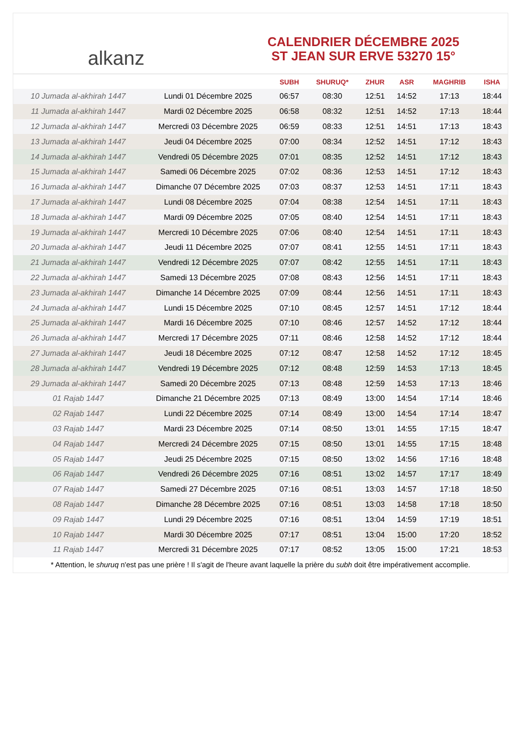alkanz
CALENDRIER DÉCEMBRE 2025
ST JEAN SUR ERVE 53270 15°
| | | SUBH | SHURUQ* | ZHUR | ASR | MAGHRIB | ISHA |
| --- | --- | --- | --- | --- | --- | --- | --- |
| 10 Jumada al-akhirah 1447 | Lundi 01 Décembre 2025 | 06:57 | 08:30 | 12:51 | 14:52 | 17:13 | 18:44 |
| 11 Jumada al-akhirah 1447 | Mardi 02 Décembre 2025 | 06:58 | 08:32 | 12:51 | 14:52 | 17:13 | 18:44 |
| 12 Jumada al-akhirah 1447 | Mercredi 03 Décembre 2025 | 06:59 | 08:33 | 12:51 | 14:51 | 17:13 | 18:43 |
| 13 Jumada al-akhirah 1447 | Jeudi 04 Décembre 2025 | 07:00 | 08:34 | 12:52 | 14:51 | 17:12 | 18:43 |
| 14 Jumada al-akhirah 1447 | Vendredi 05 Décembre 2025 | 07:01 | 08:35 | 12:52 | 14:51 | 17:12 | 18:43 |
| 15 Jumada al-akhirah 1447 | Samedi 06 Décembre 2025 | 07:02 | 08:36 | 12:53 | 14:51 | 17:12 | 18:43 |
| 16 Jumada al-akhirah 1447 | Dimanche 07 Décembre 2025 | 07:03 | 08:37 | 12:53 | 14:51 | 17:11 | 18:43 |
| 17 Jumada al-akhirah 1447 | Lundi 08 Décembre 2025 | 07:04 | 08:38 | 12:54 | 14:51 | 17:11 | 18:43 |
| 18 Jumada al-akhirah 1447 | Mardi 09 Décembre 2025 | 07:05 | 08:40 | 12:54 | 14:51 | 17:11 | 18:43 |
| 19 Jumada al-akhirah 1447 | Mercredi 10 Décembre 2025 | 07:06 | 08:40 | 12:54 | 14:51 | 17:11 | 18:43 |
| 20 Jumada al-akhirah 1447 | Jeudi 11 Décembre 2025 | 07:07 | 08:41 | 12:55 | 14:51 | 17:11 | 18:43 |
| 21 Jumada al-akhirah 1447 | Vendredi 12 Décembre 2025 | 07:07 | 08:42 | 12:55 | 14:51 | 17:11 | 18:43 |
| 22 Jumada al-akhirah 1447 | Samedi 13 Décembre 2025 | 07:08 | 08:43 | 12:56 | 14:51 | 17:11 | 18:43 |
| 23 Jumada al-akhirah 1447 | Dimanche 14 Décembre 2025 | 07:09 | 08:44 | 12:56 | 14:51 | 17:11 | 18:43 |
| 24 Jumada al-akhirah 1447 | Lundi 15 Décembre 2025 | 07:10 | 08:45 | 12:57 | 14:51 | 17:12 | 18:44 |
| 25 Jumada al-akhirah 1447 | Mardi 16 Décembre 2025 | 07:10 | 08:46 | 12:57 | 14:52 | 17:12 | 18:44 |
| 26 Jumada al-akhirah 1447 | Mercredi 17 Décembre 2025 | 07:11 | 08:46 | 12:58 | 14:52 | 17:12 | 18:44 |
| 27 Jumada al-akhirah 1447 | Jeudi 18 Décembre 2025 | 07:12 | 08:47 | 12:58 | 14:52 | 17:12 | 18:45 |
| 28 Jumada al-akhirah 1447 | Vendredi 19 Décembre 2025 | 07:12 | 08:48 | 12:59 | 14:53 | 17:13 | 18:45 |
| 29 Jumada al-akhirah 1447 | Samedi 20 Décembre 2025 | 07:13 | 08:48 | 12:59 | 14:53 | 17:13 | 18:46 |
| 01 Rajab 1447 | Dimanche 21 Décembre 2025 | 07:13 | 08:49 | 13:00 | 14:54 | 17:14 | 18:46 |
| 02 Rajab 1447 | Lundi 22 Décembre 2025 | 07:14 | 08:49 | 13:00 | 14:54 | 17:14 | 18:47 |
| 03 Rajab 1447 | Mardi 23 Décembre 2025 | 07:14 | 08:50 | 13:01 | 14:55 | 17:15 | 18:47 |
| 04 Rajab 1447 | Mercredi 24 Décembre 2025 | 07:15 | 08:50 | 13:01 | 14:55 | 17:15 | 18:48 |
| 05 Rajab 1447 | Jeudi 25 Décembre 2025 | 07:15 | 08:50 | 13:02 | 14:56 | 17:16 | 18:48 |
| 06 Rajab 1447 | Vendredi 26 Décembre 2025 | 07:16 | 08:51 | 13:02 | 14:57 | 17:17 | 18:49 |
| 07 Rajab 1447 | Samedi 27 Décembre 2025 | 07:16 | 08:51 | 13:03 | 14:57 | 17:18 | 18:50 |
| 08 Rajab 1447 | Dimanche 28 Décembre 2025 | 07:16 | 08:51 | 13:03 | 14:58 | 17:18 | 18:50 |
| 09 Rajab 1447 | Lundi 29 Décembre 2025 | 07:16 | 08:51 | 13:04 | 14:59 | 17:19 | 18:51 |
| 10 Rajab 1447 | Mardi 30 Décembre 2025 | 07:17 | 08:51 | 13:04 | 15:00 | 17:20 | 18:52 |
| 11 Rajab 1447 | Mercredi 31 Décembre 2025 | 07:17 | 08:52 | 13:05 | 15:00 | 17:21 | 18:53 |
* Attention, le shuruq n'est pas une prière ! Il s'agit de l'heure avant laquelle la prière du subh doit être impérativement accomplie.